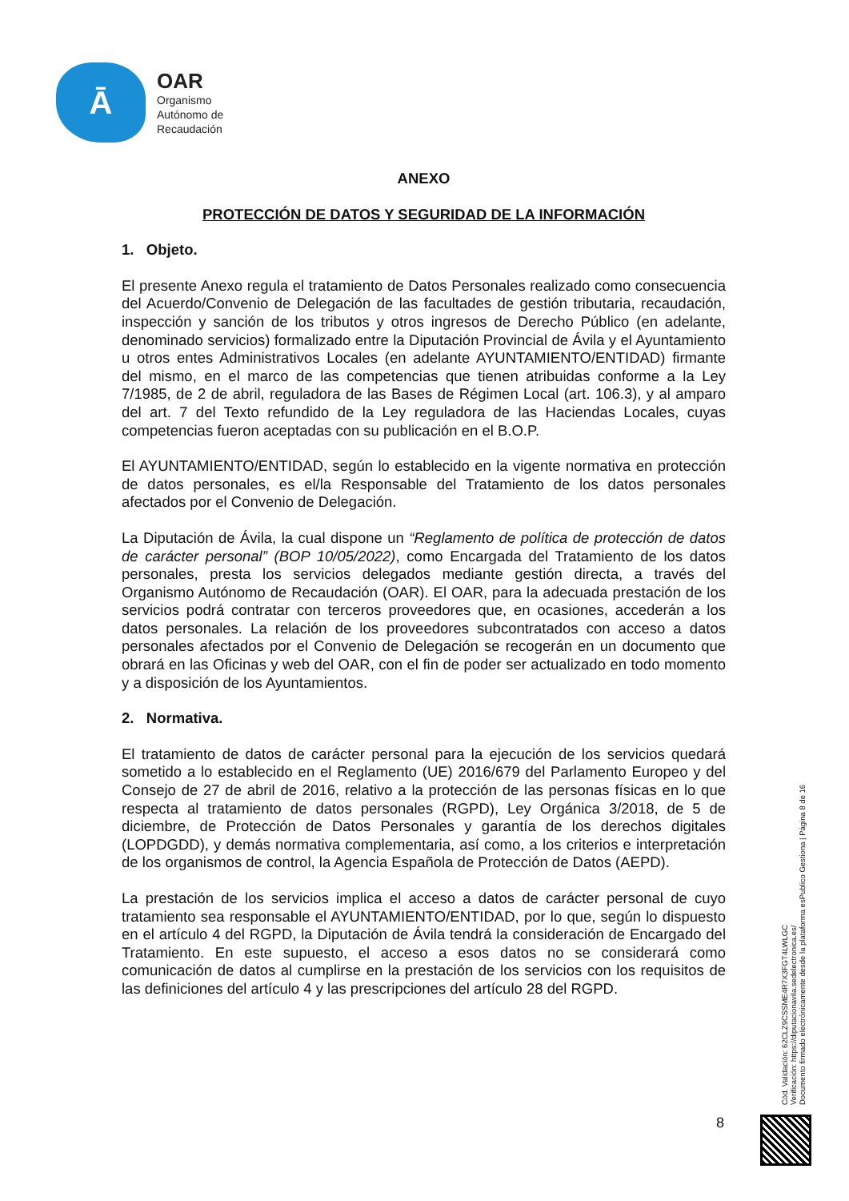Ā
OAR
Organismo
Autónomo de
Recaudación
ANEXO
PROTECCIÓN DE DATOS Y SEGURIDAD DE LA INFORMACIÓN
1. Objeto.
El presente Anexo regula el tratamiento de Datos Personales realizado como consecuencia del Acuerdo/Convenio de Delegación de las facultades de gestión tributaria, recaudación, inspección y sanción de los tributos y otros ingresos de Derecho Público (en adelante, denominado servicios) formalizado entre la Diputación Provincial de Ávila y el Ayuntamiento u otros entes Administrativos Locales (en adelante AYUNTAMIENTO/ENTIDAD) firmante del mismo, en el marco de las competencias que tienen atribuidas conforme a la Ley 7/1985, de 2 de abril, reguladora de las Bases de Régimen Local (art. 106.3), y al amparo del art. 7 del Texto refundido de la Ley reguladora de las Haciendas Locales, cuyas competencias fueron aceptadas con su publicación en el B.O.P.
El AYUNTAMIENTO/ENTIDAD, según lo establecido en la vigente normativa en protección de datos personales, es el/la Responsable del Tratamiento de los datos personales afectados por el Convenio de Delegación.
La Diputación de Ávila, la cual dispone un “Reglamento de política de protección de datos de carácter personal” (BOP 10/05/2022), como Encargada del Tratamiento de los datos personales, presta los servicios delegados mediante gestión directa, a través del Organismo Autónomo de Recaudación (OAR). El OAR, para la adecuada prestación de los servicios podrá contratar con terceros proveedores que, en ocasiones, accederán a los datos personales. La relación de los proveedores subcontratados con acceso a datos personales afectados por el Convenio de Delegación se recogerán en un documento que obrará en las Oficinas y web del OAR, con el fin de poder ser actualizado en todo momento y a disposición de los Ayuntamientos.
2. Normativa.
El tratamiento de datos de carácter personal para la ejecución de los servicios quedará sometido a lo establecido en el Reglamento (UE) 2016/679 del Parlamento Europeo y del Consejo de 27 de abril de 2016, relativo a la protección de las personas físicas en lo que respecta al tratamiento de datos personales (RGPD), Ley Orgánica 3/2018, de 5 de diciembre, de Protección de Datos Personales y garantía de los derechos digitales (LOPDGDD), y demás normativa complementaria, así como, a los criterios e interpretación de los organismos de control, la Agencia Española de Protección de Datos (AEPD).
La prestación de los servicios implica el acceso a datos de carácter personal de cuyo tratamiento sea responsable el AYUNTAMIENTO/ENTIDAD, por lo que, según lo dispuesto en el artículo 4 del RGPD, la Diputación de Ávila tendrá la consideración de Encargado del Tratamiento. En este supuesto, el acceso a esos datos no se considerará como comunicación de datos al cumplirse en la prestación de los servicios con los requisitos de las definiciones del artículo 4 y las prescripciones del artículo 28 del RGPD.
8
Cód. Validación: 62CLZ9CSSME4R7X3FGT4LWLGC
Verificación: https://diputacionavila.sedelectronica.es/
Documento firmado electrónicamente desde la plataforma esPublico Gestiona | Página 8 de 16